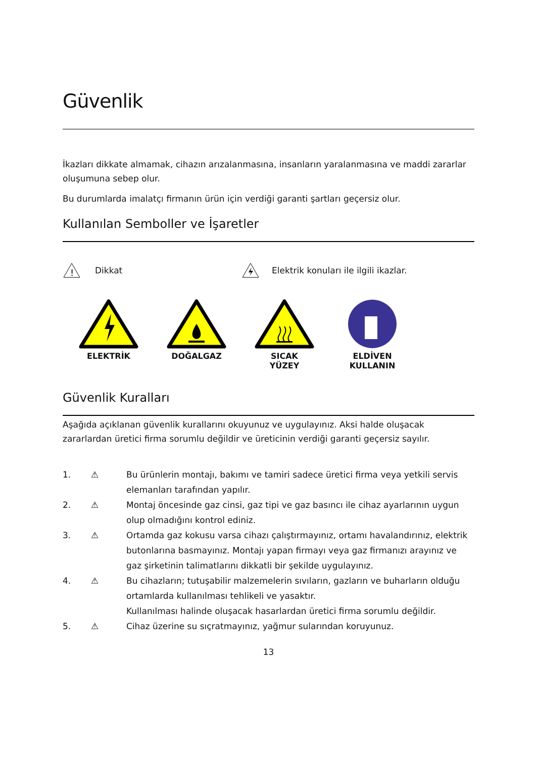Güvenlik
İkazları dikkate almamak, cihazın arızalanmasına, insanların yaralanmasına ve maddi zararlar oluşumuna sebep olur.
Bu durumlarda imalatçı firmanın ürün için verdiği garanti şartları geçersiz olur.
Kullanılan Semboller ve İşaretler
!
Dikkat Elektrik konuları ile ilgili ikazlar.
ELEKTRİK
DOĞALGAZ
SICAK
YÜZEY
ELDİVEN
KULLANIN
Güvenlik Kuralları
Aşağıda açıklanan güvenlik kurallarını okuyunuz ve uygulayınız. Aksi halde oluşacak zararlardan üretici firma sorumlu değildir ve üreticinin verdiği garanti geçersiz sayılır.
1. ⚠ Bu ürünlerin montajı, bakımı ve tamiri sadece üretici firma veya yetkili servis elemanları tarafından yapılır.
2. ⚠ Montaj öncesinde gaz cinsi, gaz tipi ve gaz basıncı ile cihaz ayarlarının uygun olup olmadığını kontrol ediniz.
3. ⚠ Ortamda gaz kokusu varsa cihazı çalıştırmayınız, ortamı havalandırınız, elektrik butonlarına basmayınız. Montajı yapan firmayı veya gaz firmanızı arayınız ve gaz şirketinin talimatlarını dikkatli bir şekilde uygulayınız.
4. ⚠ Bu cihazların; tutuşabilir malzemelerin sıvıların, gazların ve buharların olduğu ortamlarda kullanılması tehlikeli ve yasaktır.
Kullanılması halinde oluşacak hasarlardan üretici firma sorumlu değildir.
5. ⚠ Cihaz üzerine su sıçratmayınız, yağmur sularından koruyunuz.
13